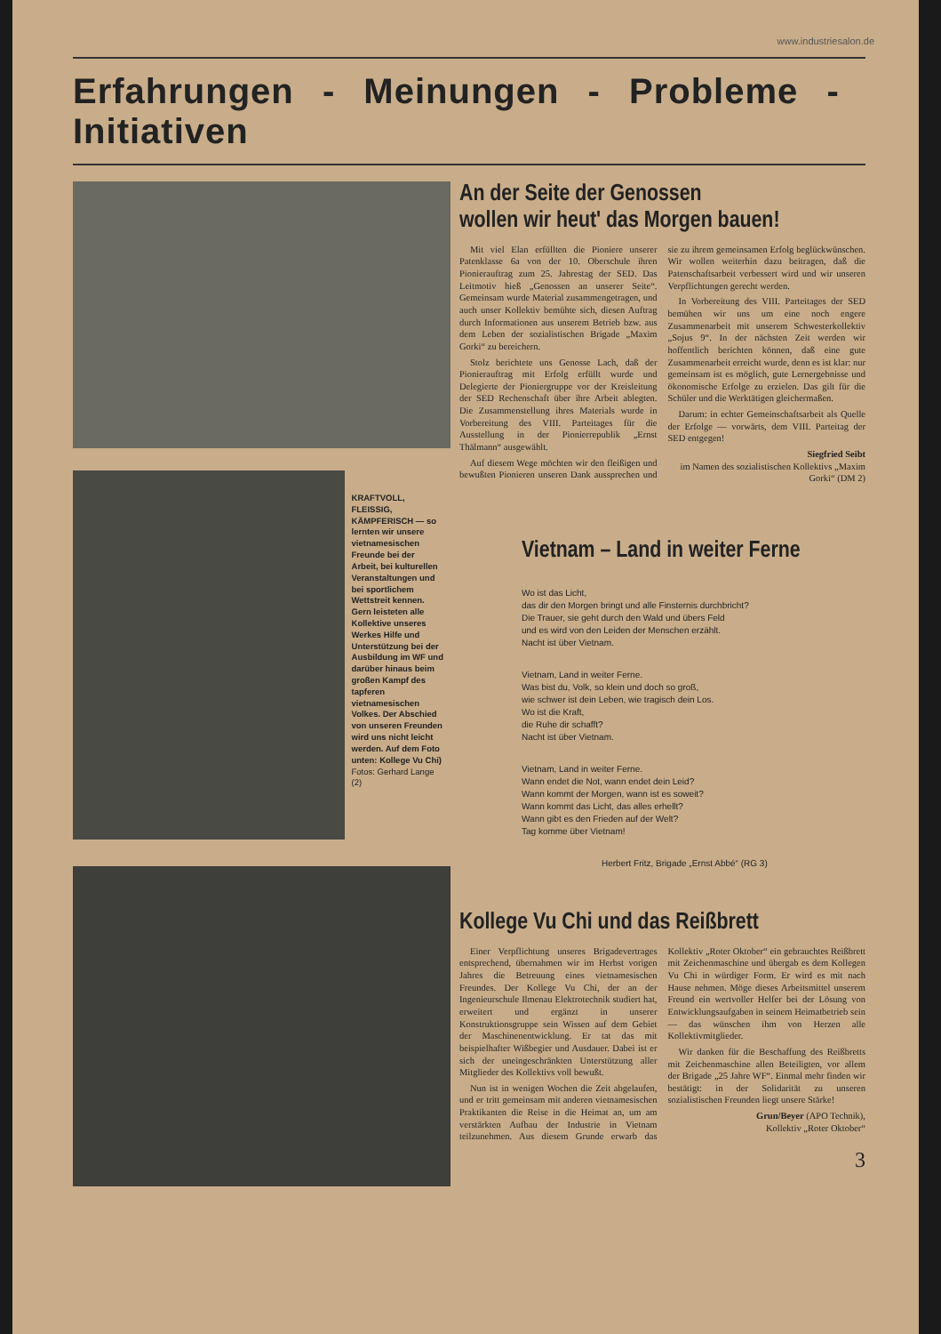www.industriesalon.de
Erfahrungen - Meinungen - Probleme - Initiativen
KRAFTVOLL, FLEISSIG, KÄMPFERISCH — so lernten wir unsere vietnamesischen Freunde bei der Arbeit, bei kulturellen Veranstaltungen und bei sportlichem Wettstreit kennen. Gern leisteten alle Kollektive unseres Werkes Hilfe und Unterstützung bei der Ausbildung im WF und darüber hinaus beim großen Kampf des tapferen vietnamesischen Volkes. Der Abschied von unseren Freunden wird uns nicht leicht werden. Auf dem Foto unten: Kollege Vu Chi)
Fotos: Gerhard Lange (2)
An der Seite der Genossen
wollen wir heut' das Morgen bauen!
Mit viel Elan erfüllten die Pioniere unserer Patenklasse 6a von der 10. Oberschule ihren Pionierauftrag zum 25. Jahrestag der SED. Das Leitmotiv hieß „Genossen an unserer Seite“. Gemeinsam wurde Material zusammengetragen, und auch unser Kollektiv bemühte sich, diesen Auftrag durch Informationen aus unserem Betrieb bzw. aus dem Leben der sozialistischen Brigade „Maxim Gorki“ zu bereichern.
Stolz berichtete uns Genosse Lach, daß der Pionierauftrag mit Erfolg erfüllt wurde und Delegierte der Pioniergruppe vor der Kreisleitung der SED Rechenschaft über ihre Arbeit ablegten. Die Zusammenstellung ihres Materials wurde in Vorbereitung des VIII. Parteitages für die Ausstellung in der Pionierrepublik „Ernst Thälmann“ ausgewählt.
Auf diesem Wege möchten wir den fleißigen und bewußten Pionieren unseren Dank aussprechen und sie zu ihrem gemeinsamen Erfolg beglückwünschen. Wir wollen weiterhin dazu beitragen, daß die Patenschaftsarbeit verbessert wird und wir unseren Verpflichtungen gerecht werden.
In Vorbereitung des VIII. Parteitages der SED bemühen wir uns um eine noch engere Zusammenarbeit mit unserem Schwesterkollektiv „Sojus 9“. In der nächsten Zeit werden wir hoffentlich berichten können, daß eine gute Zusammenarbeit erreicht wurde, denn es ist klar: nur gemeinsam ist es möglich, gute Lernergebnisse und ökonomische Erfolge zu erzielen. Das gilt für die Schüler und die Werktätigen gleichermaßen.
Darum: in echter Gemeinschaftsarbeit als Quelle der Erfolge — vorwärts, dem VIII. Parteitag der SED entgegen!
Siegfried Seibt
im Namen des sozialistischen Kollektivs „Maxim Gorki“ (DM 2)
Vietnam – Land in weiter Ferne
Wo ist das Licht,
das dir den Morgen bringt und alle Finsternis durchbricht?
Die Trauer, sie geht durch den Wald und übers Feld
und es wird von den Leiden der Menschen erzählt.
Nacht ist über Vietnam.
Vietnam, Land in weiter Ferne.
Was bist du, Volk, so klein und doch so groß,
wie schwer ist dein Leben, wie tragisch dein Los.
Wo ist die Kraft,
die Ruhe dir schafft?
Nacht ist über Vietnam.
Vietnam, Land in weiter Ferne.
Wann endet die Not, wann endet dein Leid?
Wann kommt der Morgen, wann ist es soweit?
Wann kommt das Licht, das alles erhellt?
Wann gibt es den Frieden auf der Welt?
Tag komme über Vietnam!
Herbert Fritz, Brigade „Ernst Abbé“ (RG 3)
Kollege Vu Chi und das Reißbrett
Einer Verpflichtung unseres Brigadevertrages entsprechend, übernahmen wir im Herbst vorigen Jahres die Betreuung eines vietnamesischen Freundes. Der Kollege Vu Chi, der an der Ingenieurschule Ilmenau Elektrotechnik studiert hat, erweitert und ergänzt in unserer Konstruktionsgruppe sein Wissen auf dem Gebiet der Maschinenentwicklung. Er tat das mit beispielhafter Wißbegier und Ausdauer. Dabei ist er sich der uneingeschränkten Unterstützung aller Mitglieder des Kollektivs voll bewußt.
Nun ist in wenigen Wochen die Zeit abgelaufen, und er tritt gemeinsam mit anderen vietnamesischen Praktikanten die Reise in die Heimat an, um am verstärkten Aufbau der Industrie in Vietnam teilzunehmen. Aus diesem Grunde erwarb das Kollektiv „Roter Oktober“ ein gebrauchtes Reißbrett mit Zeichenmaschine und übergab es dem Kollegen Vu Chi in würdiger Form. Er wird es mit nach Hause nehmen. Möge dieses Arbeitsmittel unserem Freund ein wertvoller Helfer bei der Lösung von Entwicklungsaufgaben in seinem Heimatbetrieb sein — das wünschen ihm von Herzen alle Kollektivmitglieder.
Wir danken für die Beschaffung des Reißbretts mit Zeichenmaschine allen Beteiligten, vor allem der Brigade „25 Jahre WF“. Einmal mehr finden wir bestätigt: in der Solidarität zu unseren sozialistischen Freunden liegt unsere Stärke!
Grun/Beyer (APO Technik),
Kollektiv „Roter Oktober“
3